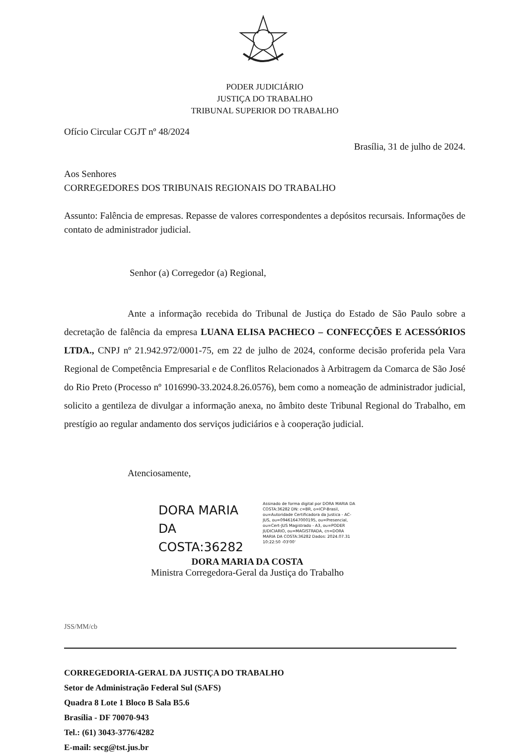PODER JUDICIÁRIO
JUSTIÇA DO TRABALHO
TRIBUNAL SUPERIOR DO TRABALHO
Ofício Circular CGJT nº 48/2024
Brasília, 31 de julho de 2024.
Aos Senhores
CORREGEDORES DOS TRIBUNAIS REGIONAIS DO TRABALHO
Assunto: Falência de empresas. Repasse de valores correspondentes a depósitos recursais. Informações de contato de administrador judicial.
Senhor (a) Corregedor (a) Regional,
Ante a informação recebida do Tribunal de Justiça do Estado de São Paulo sobre a decretação de falência da empresa LUANA ELISA PACHECO – CONFECÇÕES E ACESSÓRIOS LTDA., CNPJ nº 21.942.972/0001-75, em 22 de julho de 2024, conforme decisão proferida pela Vara Regional de Competência Empresarial e de Conflitos Relacionados à Arbitragem da Comarca de São José do Rio Preto (Processo nº 1016990-33.2024.8.26.0576), bem como a nomeação de administrador judicial, solicito a gentileza de divulgar a informação anexa, no âmbito deste Tribunal Regional do Trabalho, em prestígio ao regular andamento dos serviços judiciários e à cooperação judicial.
Atenciosamente,
DORA MARIA DA COSTA:36282
Assinado de forma digital por DORA MARIA DA COSTA:36282 DN: c=BR, o=ICP-Brasil, ou=Autoridade Certificadora da Justica - AC-JUS, ou=09461647000195, ou=Presencial, ou=Cert-JUS Magistrado - A3, ou=PODER JUDICIARIO, ou=MAGISTRADA, cn=DORA MARIA DA COSTA:36282 Dados: 2024.07.31 10:22:50 -03'00'
DORA MARIA DA COSTA
Ministra Corregedora-Geral da Justiça do Trabalho
JSS/MM/cb
CORREGEDORIA-GERAL DA JUSTIÇA DO TRABALHO
Setor de Administração Federal Sul (SAFS)
Quadra 8 Lote 1 Bloco B Sala B5.6
Brasília - DF 70070-943
Tel.: (61) 3043-3776/4282
E-mail: secg@tst.jus.br